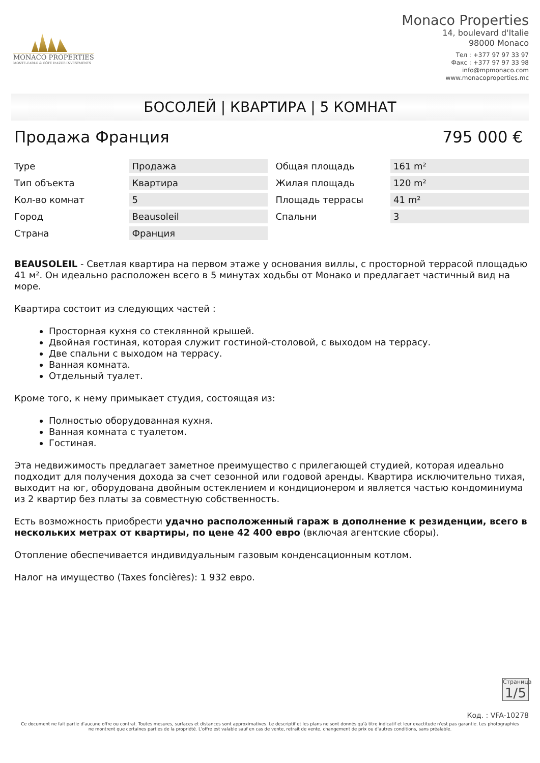MONACO PROPERTIES
MONTE-CARLO & CÔTE D'AZUR INVESTMENTS
Monaco Properties
14, boulevard d'Italie
98000 Monaco
Тел : +377 97 97 33 97
Факс : +377 97 97 33 98
info@mpmonaco.com
www.monacoproperties.mc
БОСОЛЕЙ | КВАРТИРА | 5 КОМНАТ
Продажа Франция 795 000 €
| Type | Продажа |
| Тип объекта | Квартира |
| Кол-во комнат | 5 |
| Город | Beausoleil |
| Страна | Франция |
| Общая площадь | 161 m² |
| Жилая площадь | 120 m² |
| Площадь террасы | 41 m² |
| Спальни | 3 |
BEAUSOLEIL - Светлая квартира на первом этаже у основания виллы, с просторной террасой площадью 41 м². Он идеально расположен всего в 5 минутах ходьбы от Монако и предлагает частичный вид на море.
Квартира состоит из следующих частей :
Просторная кухня со стеклянной крышей.
Двойная гостиная, которая служит гостиной-столовой, с выходом на террасу.
Две спальни с выходом на террасу.
Ванная комната.
Отдельный туалет.
Кроме того, к нему примыкает студия, состоящая из:
Полностью оборудованная кухня.
Ванная комната с туалетом.
Гостиная.
Эта недвижимость предлагает заметное преимущество с прилегающей студией, которая идеально подходит для получения дохода за счет сезонной или годовой аренды. Квартира исключительно тихая, выходит на юг, оборудована двойным остеклением и кондиционером и является частью кондоминиума из 2 квартир без платы за совместную собственность.
Есть возможность приобрести удачно расположенный гараж в дополнение к резиденции, всего в нескольких метрах от квартиры, по цене 42 400 евро (включая агентские сборы).
Отопление обеспечивается индивидуальным газовым конденсационным котлом.
Налог на имущество (Taxes foncières): 1 932 евро.
Страница
1/5
Код. : VFA-10278
Ce document ne fait partie d'aucune offre ou contrat. Toutes mesures, surfaces et distances sont approximatives. Le descriptif et les plans ne sont donnés qu'à titre indicatif et leur exactitude n'est pas garantie. Les photographies ne montrent que certaines parties de la propriété. L'offre est valable sauf en cas de vente, retrait de vente, changement de prix ou d'autres conditions, sans préalable.